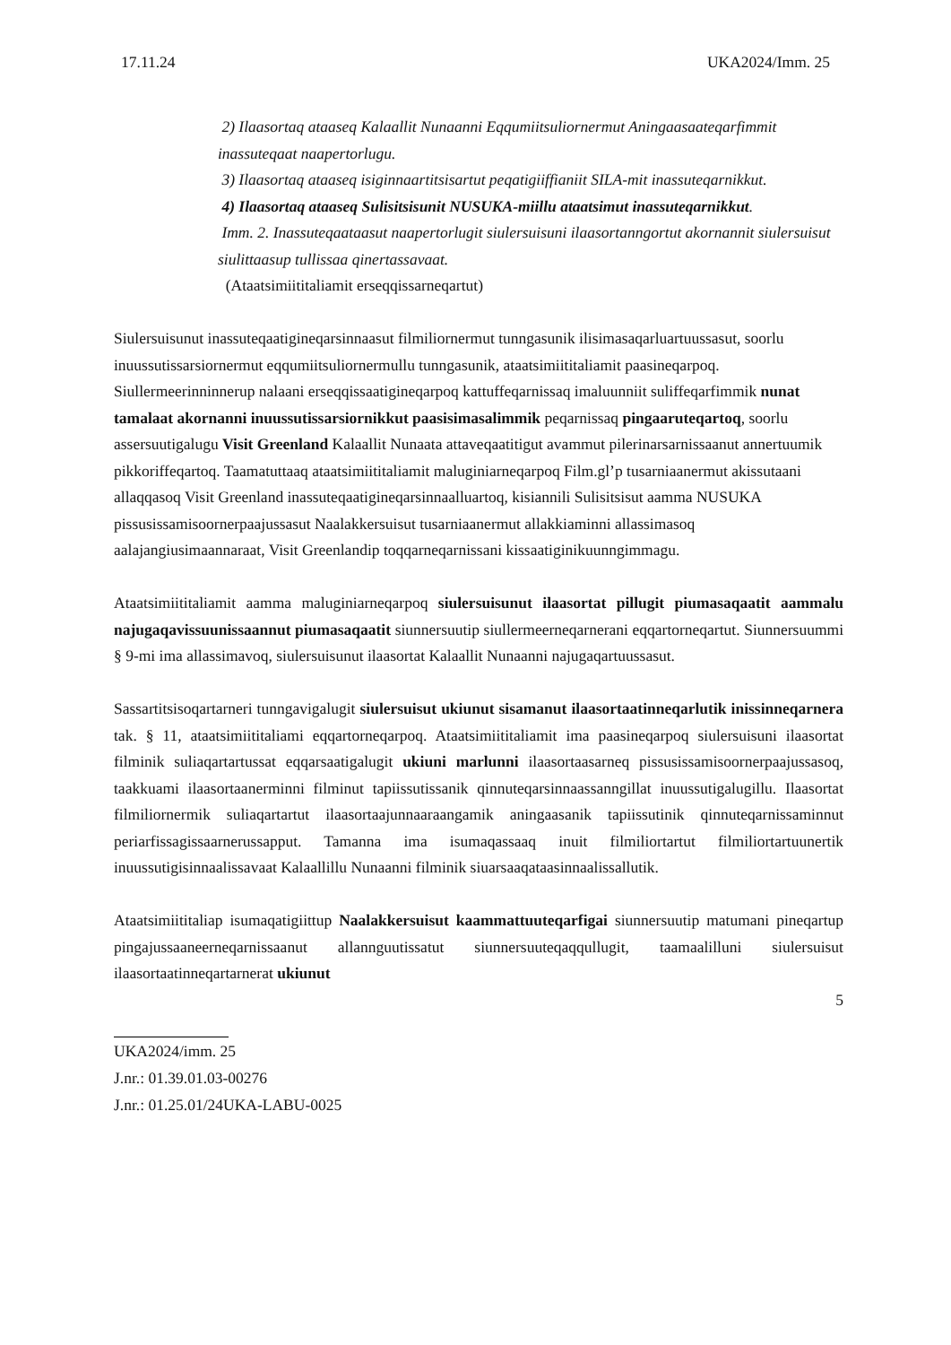17.11.24 UKA2024/Imm. 25
2) Ilaasortaq ataaseq Kalaallit Nunaanni Eqqumiitsuliornermut Aningaasaateqarfimmit inassuteqaat naapertorlugu.
3) Ilaasortaq ataaseq isiginnaartitsisartut peqatigiiffianiit SILA-mit inassuteqarnikkut.
4) Ilaasortaq ataaseq Sulisitsisunit NUSUKA-miillu ataatsimut inassuteqarnikkut.
Imm. 2. Inassuteqaataasut naapertorlugit siulersuisuni ilaasortanngortut akornannit siulersuisut siulittaasup tullissaa qinertassavaat.
(Ataatsimiititaliamit erseqqissarneqartut)
Siulersuisunut inassuteqaatigineqarsinnaasut filmiliornermut tunngasunik ilisimasaqarluartuussasut, soorlu inuussutissarsiornermut eqqumiitsuliornermullu tunngasunik, ataatsimiititaliamit paasineqarpoq. Siullermeerinninnerup nalaani erseqqissaatigineqarpoq kattuffeqarnissaq imaluunniit suliffeqarfimmik nunat tamalaat akornanni inuussutissarsiornikkut paasisimasalimmik peqarnissaq pingaaruteqartoq, soorlu assersuutigalugu Visit Greenland Kalaallit Nunaata attaveqaatitigut avammut pilerinarsarnissaanut annertuumik pikkoriffeqartoq. Taamatuttaaq ataatsimiititaliamit maluginiarneqarpoq Film.gl’p tusarniaanermut akissutaani allaqqasoq Visit Greenland inassuteqaatigineqarsinnaalluartoq, kisiannili Sulisitsisut aamma NUSUKA pissusissamisoornerpaajussasut Naalakkersuisut tusarniaanermut allakkiaminni allassimasoq aalajangiusimaannaraat, Visit Greenlandip toqqarneqarnissani kissaatiginikuunngimmagu.
Ataatsimiititaliamit aamma maluginiarneqarpoq siulersuisunut ilaasortat pillugit piumasaqaatit aammalu najugaqavissuunissaannut piumasaqaatit siunnersuutip siullermeerneqarnerani eqqartorneqartut. Siunnersuummi § 9-mi ima allassimavoq, siulersuisunut ilaasortat Kalaallit Nunaanni najugaqartuussasut.
Sassartitsisoqartarneri tunngavigalugit siulersuisut ukiunut sisamanut ilaasortaatinneqarlutik inissinneqarnera tak. § 11, ataatsimiititaliami eqqartorneqarpoq. Ataatsimiititaliamit ima paasineqarpoq siulersuisuni ilaasortat filminik suliaqartartussat eqqarsaatigalugit ukiuni marlunni ilaasortaasarneq pissusissamisoornerpaajussasoq, taakkuami ilaasortaanerminni filminut tapiissutissanik qinnuteqarsinnaassanngillat inuussutigalugillu. Ilaasortat filmiliornermik suliaqartartut ilaasortaajunnaaraangamik aningaasanik tapiissutinik qinnuteqarnissaminnut periarfissagissaarnerussapput. Tamanna ima isumaqassaaq inuit filmiliortartut filmiliortartuunertik inuussutigisinnaalissavaat Kalaallillu Nunaanni filminik siuarsaaqataasinnaalissallutik.
Ataatsimiititaliap isumaqatigiittup Naalakkersuisut kaammattuuteqarfigai siunnersuutip matumani pineqartup pingajussaaneerneqarnissaanut allannguutissatut siunnersuuteqaqqullugit, taamaalilluni siulersuisut ilaasortaatinneqartarnerat ukiunut
5
UKA2024/imm. 25
J.nr.: 01.39.01.03-00276
J.nr.: 01.25.01/24UKA-LABU-0025